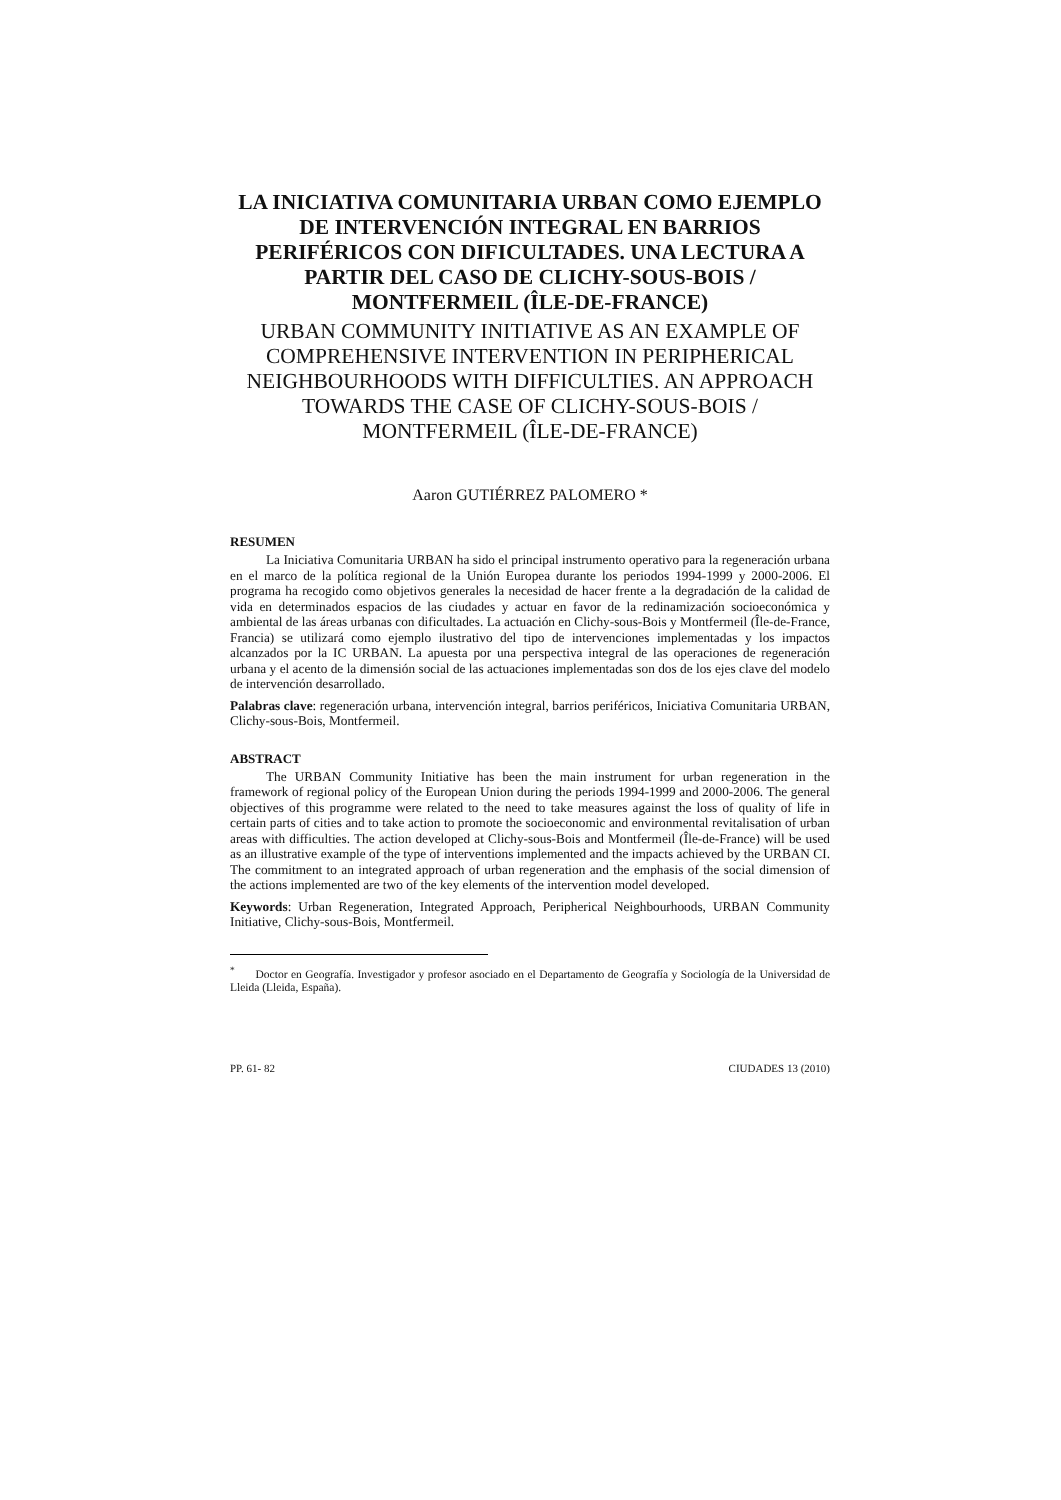LA INICIATIVA COMUNITARIA URBAN COMO EJEMPLO DE INTERVENCIÓN INTEGRAL EN BARRIOS PERIFÉRICOS CON DIFICULTADES. UNA LECTURA A PARTIR DEL CASO DE CLICHY-SOUS-BOIS / MONTFERMEIL (ÎLE-DE-FRANCE)
URBAN COMMUNITY INITIATIVE AS AN EXAMPLE OF COMPREHENSIVE INTERVENTION IN PERIPHERICAL NEIGHBOURHOODS WITH DIFFICULTIES. AN APPROACH TOWARDS THE CASE OF CLICHY-SOUS-BOIS / MONTFERMEIL (ÎLE-DE-FRANCE)
Aaron GUTIÉRREZ PALOMERO *
RESUMEN
La Iniciativa Comunitaria URBAN ha sido el principal instrumento operativo para la regeneración urbana en el marco de la política regional de la Unión Europea durante los periodos 1994-1999 y 2000-2006. El programa ha recogido como objetivos generales la necesidad de hacer frente a la degradación de la calidad de vida en determinados espacios de las ciudades y actuar en favor de la redinamización socioeconómica y ambiental de las áreas urbanas con dificultades. La actuación en Clichy-sous-Bois y Montfermeil (Île-de-France, Francia) se utilizará como ejemplo ilustrativo del tipo de intervenciones implementadas y los impactos alcanzados por la IC URBAN. La apuesta por una perspectiva integral de las operaciones de regeneración urbana y el acento de la dimensión social de las actuaciones implementadas son dos de los ejes clave del modelo de intervención desarrollado.
Palabras clave: regeneración urbana, intervención integral, barrios periféricos, Iniciativa Comunitaria URBAN, Clichy-sous-Bois, Montfermeil.
ABSTRACT
The URBAN Community Initiative has been the main instrument for urban regeneration in the framework of regional policy of the European Union during the periods 1994-1999 and 2000-2006. The general objectives of this programme were related to the need to take measures against the loss of quality of life in certain parts of cities and to take action to promote the socioeconomic and environmental revitalisation of urban areas with difficulties. The action developed at Clichy-sous-Bois and Montfermeil (Île-de-France) will be used as an illustrative example of the type of interventions implemented and the impacts achieved by the URBAN CI. The commitment to an integrated approach of urban regeneration and the emphasis of the social dimension of the actions implemented are two of the key elements of the intervention model developed.
Keywords: Urban Regeneration, Integrated Approach, Peripherical Neighbourhoods, URBAN Community Initiative, Clichy-sous-Bois, Montfermeil.
<sup>*</sup> Doctor en Geografía. Investigador y profesor asociado en el Departamento de Geografía y Sociología de la Universidad de Lleida (Lleida, España).
PP. 61- 82 CIUDADES 13 (2010)